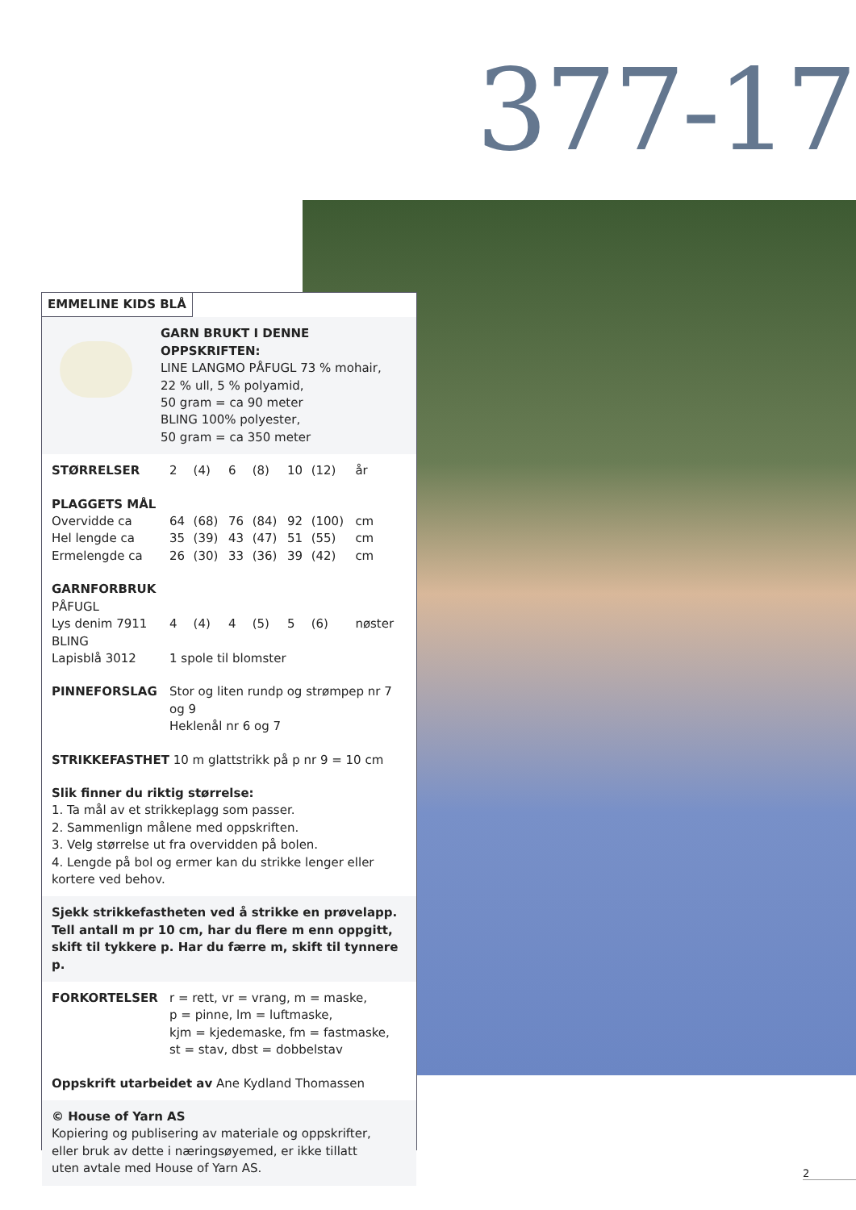377-17
EMMELINE KIDS BLÅ
GARN BRUKT I DENNE OPPSKRIFTEN:
LINE LANGMO PÅFUGL 73 % mohair,
22 % ull, 5 % polyamid,
50 gram = ca 90 meter
BLING 100% polyester,
50 gram = ca 350 meter
| STØRRELSER | 2 | (4) | 6 | (8) | 10 | (12) | år |
| PLAGGETS MÅL | | | | | | | |
| Overvidde ca | 64 | (68) | 76 | (84) | 92 | (100) | cm |
| Hel lengde ca | 35 | (39) | 43 | (47) | 51 | (55) | cm |
| Ermelengde ca | 26 | (30) | 33 | (36) | 39 | (42) | cm |
| GARNFORBRUK | | | | | | | |
| PÅFUGL | | | | | | | |
| Lys denim 7911 | 4 | (4) | 4 | (5) | 5 | (6) | nøster |
| BLING | | | | | | | |
| Lapisblå 3012 | 1 spole til blomster | | | | | | |
| PINNEFORSLAG | Stor og liten rundp og strømpep nr 7 og 9 Heklenål nr 6 og 7 | | | | | | |
STRIKKEFASTHET 10 m glattstrikk på p nr 9 = 10 cm
Slik finner du riktig størrelse:
1. Ta mål av et strikkeplagg som passer.
2. Sammenlign målene med oppskriften.
3. Velg størrelse ut fra overvidden på bolen.
4. Lengde på bol og ermer kan du strikke lenger eller
kortere ved behov.
Sjekk strikkefastheten ved å strikke en prøvelapp.
Tell antall m pr 10 cm, har du flere m enn oppgitt,
skift til tykkere p. Har du færre m, skift til tynnere p.
| FORKORTELSER | r = rett, vr = vrang, m = maske, p = pinne, lm = luftmaske, kjm = kjedemaske, fm = fastmaske, st = stav, dbst = dobbelstav |
Oppskrift utarbeidet av Ane Kydland Thomassen
© House of Yarn AS
Kopiering og publisering av materiale og oppskrifter,
eller bruk av dette i næringsøyemed, er ikke tillatt
uten avtale med House of Yarn AS.
2